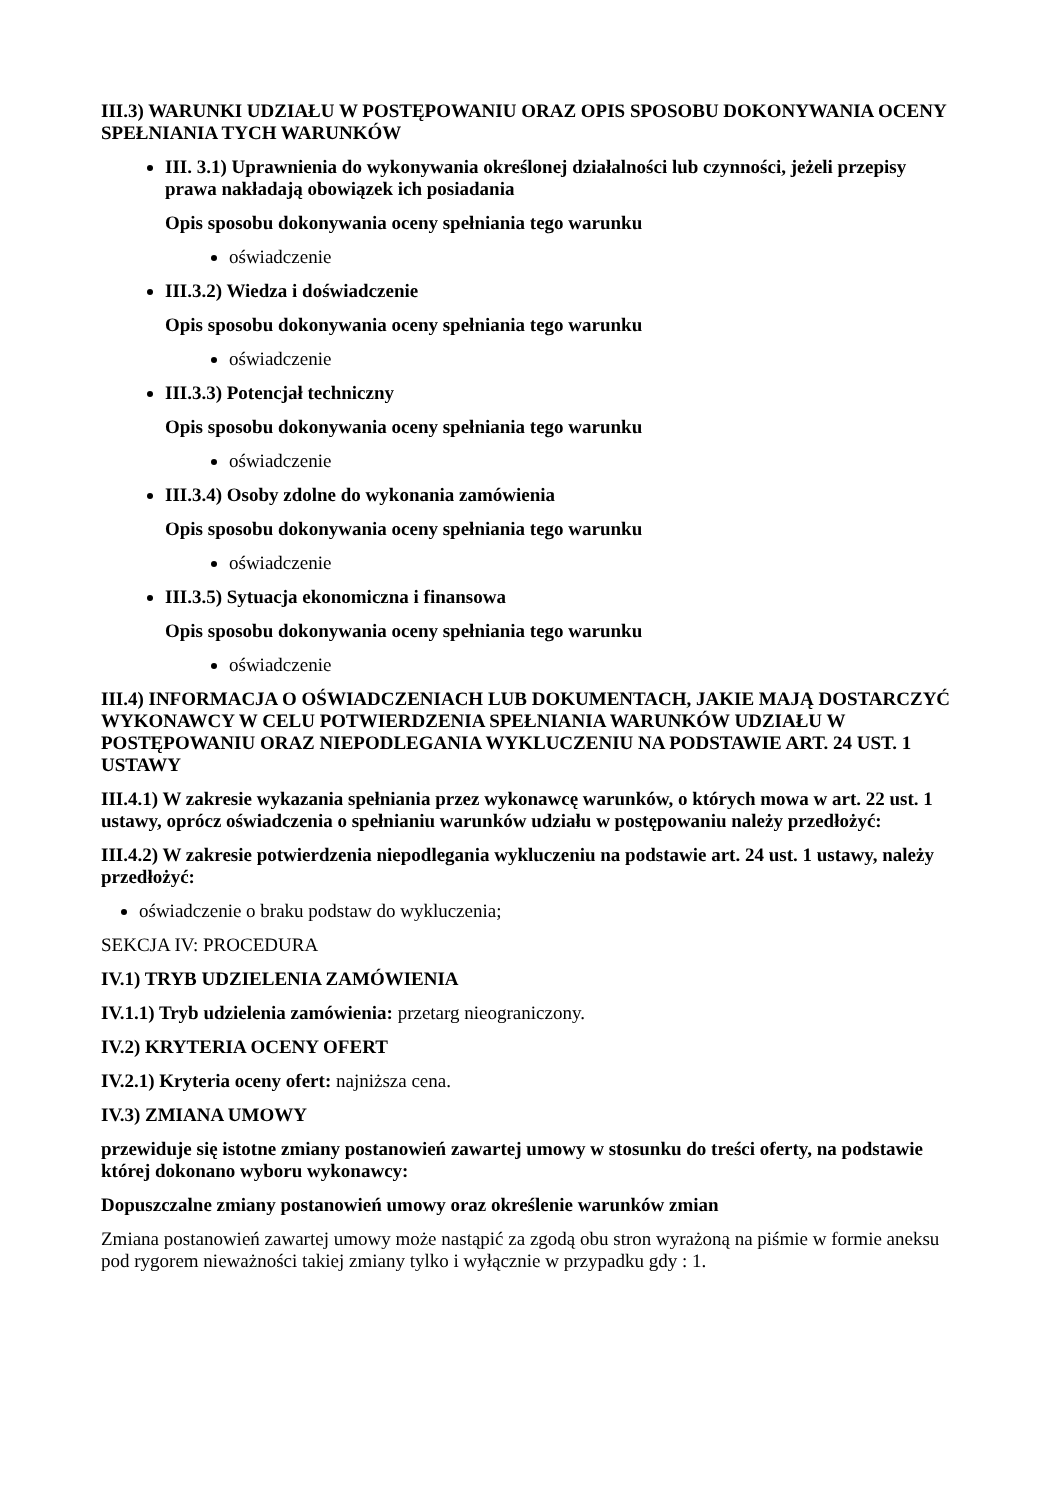III.3) WARUNKI UDZIAŁU W POSTĘPOWANIU ORAZ OPIS SPOSOBU DOKONYWANIA OCENY SPEŁNIANIA TYCH WARUNKÓW
III. 3.1) Uprawnienia do wykonywania określonej działalności lub czynności, jeżeli przepisy prawa nakładają obowiązek ich posiadania
Opis sposobu dokonywania oceny spełniania tego warunku
oświadczenie
III.3.2) Wiedza i doświadczenie
Opis sposobu dokonywania oceny spełniania tego warunku
oświadczenie
III.3.3) Potencjał techniczny
Opis sposobu dokonywania oceny spełniania tego warunku
oświadczenie
III.3.4) Osoby zdolne do wykonania zamówienia
Opis sposobu dokonywania oceny spełniania tego warunku
oświadczenie
III.3.5) Sytuacja ekonomiczna i finansowa
Opis sposobu dokonywania oceny spełniania tego warunku
oświadczenie
III.4) INFORMACJA O OŚWIADCZENIACH LUB DOKUMENTACH, JAKIE MAJĄ DOSTARCZYĆ WYKONAWCY W CELU POTWIERDZENIA SPEŁNIANIA WARUNKÓW UDZIAŁU W POSTĘPOWANIU ORAZ NIEPODLEGANIA WYKLUCZENIU NA PODSTAWIE ART. 24 UST. 1 USTAWY
III.4.1) W zakresie wykazania spełniania przez wykonawcę warunków, o których mowa w art. 22 ust. 1 ustawy, oprócz oświadczenia o spełnianiu warunków udziału w postępowaniu należy przedłożyć:
III.4.2) W zakresie potwierdzenia niepodlegania wykluczeniu na podstawie art. 24 ust. 1 ustawy, należy przedłożyć:
oświadczenie o braku podstaw do wykluczenia;
SEKCJA IV: PROCEDURA
IV.1) TRYB UDZIELENIA ZAMÓWIENIA
IV.1.1) Tryb udzielenia zamówienia: przetarg nieograniczony.
IV.2) KRYTERIA OCENY OFERT
IV.2.1) Kryteria oceny ofert: najniższa cena.
IV.3) ZMIANA UMOWY
przewiduje się istotne zmiany postanowień zawartej umowy w stosunku do treści oferty, na podstawie której dokonano wyboru wykonawcy:
Dopuszczalne zmiany postanowień umowy oraz określenie warunków zmian
Zmiana postanowień zawartej umowy może nastąpić za zgodą obu stron wyrażoną na piśmie w formie aneksu pod rygorem nieważności takiej zmiany tylko i wyłącznie w przypadku gdy : 1.